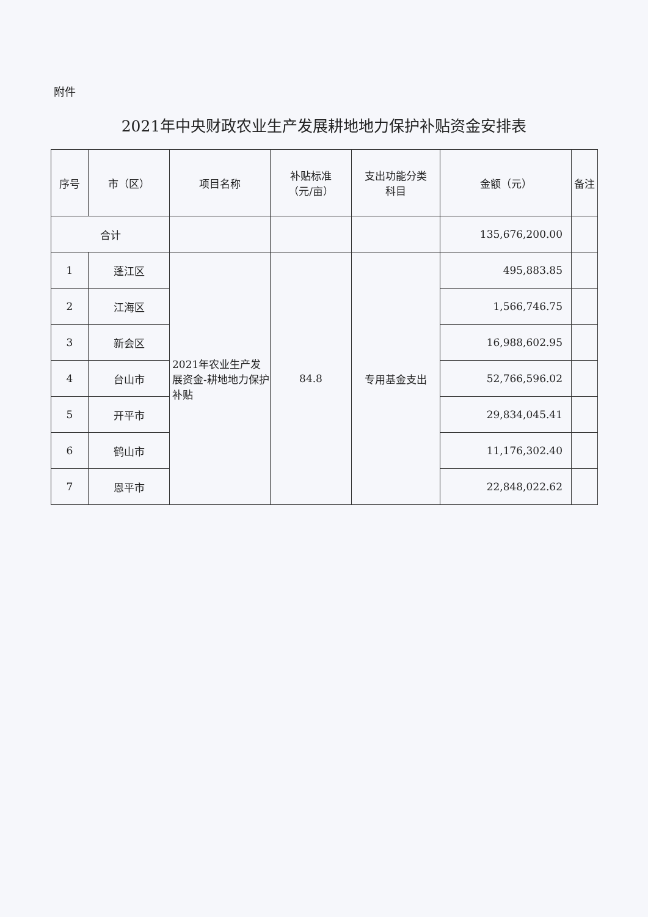附件
2021年中央财政农业生产发展耕地地力保护补贴资金安排表
| 序号 | 市（区） | 项目名称 | 补贴标准 （元/亩） | 支出功能分类 科目 | 金额（元） | 备注 |
| --- | --- | --- | --- | --- | --- | --- |
| 合计 | | | | | 135,676,200.00 | |
| 1 | 蓬江区 | 2021年农业生产发展资金-耕地地力保护补贴 | 84.8 | 专用基金支出 | 495,883.85 | |
| 2 | 江海区 | | | | 1,566,746.75 | |
| 3 | 新会区 | | | | 16,988,602.95 | |
| 4 | 台山市 | | | | 52,766,596.02 | |
| 5 | 开平市 | | | | 29,834,045.41 | |
| 6 | 鹤山市 | | | | 11,176,302.40 | |
| 7 | 恩平市 | | | | 22,848,022.62 | |